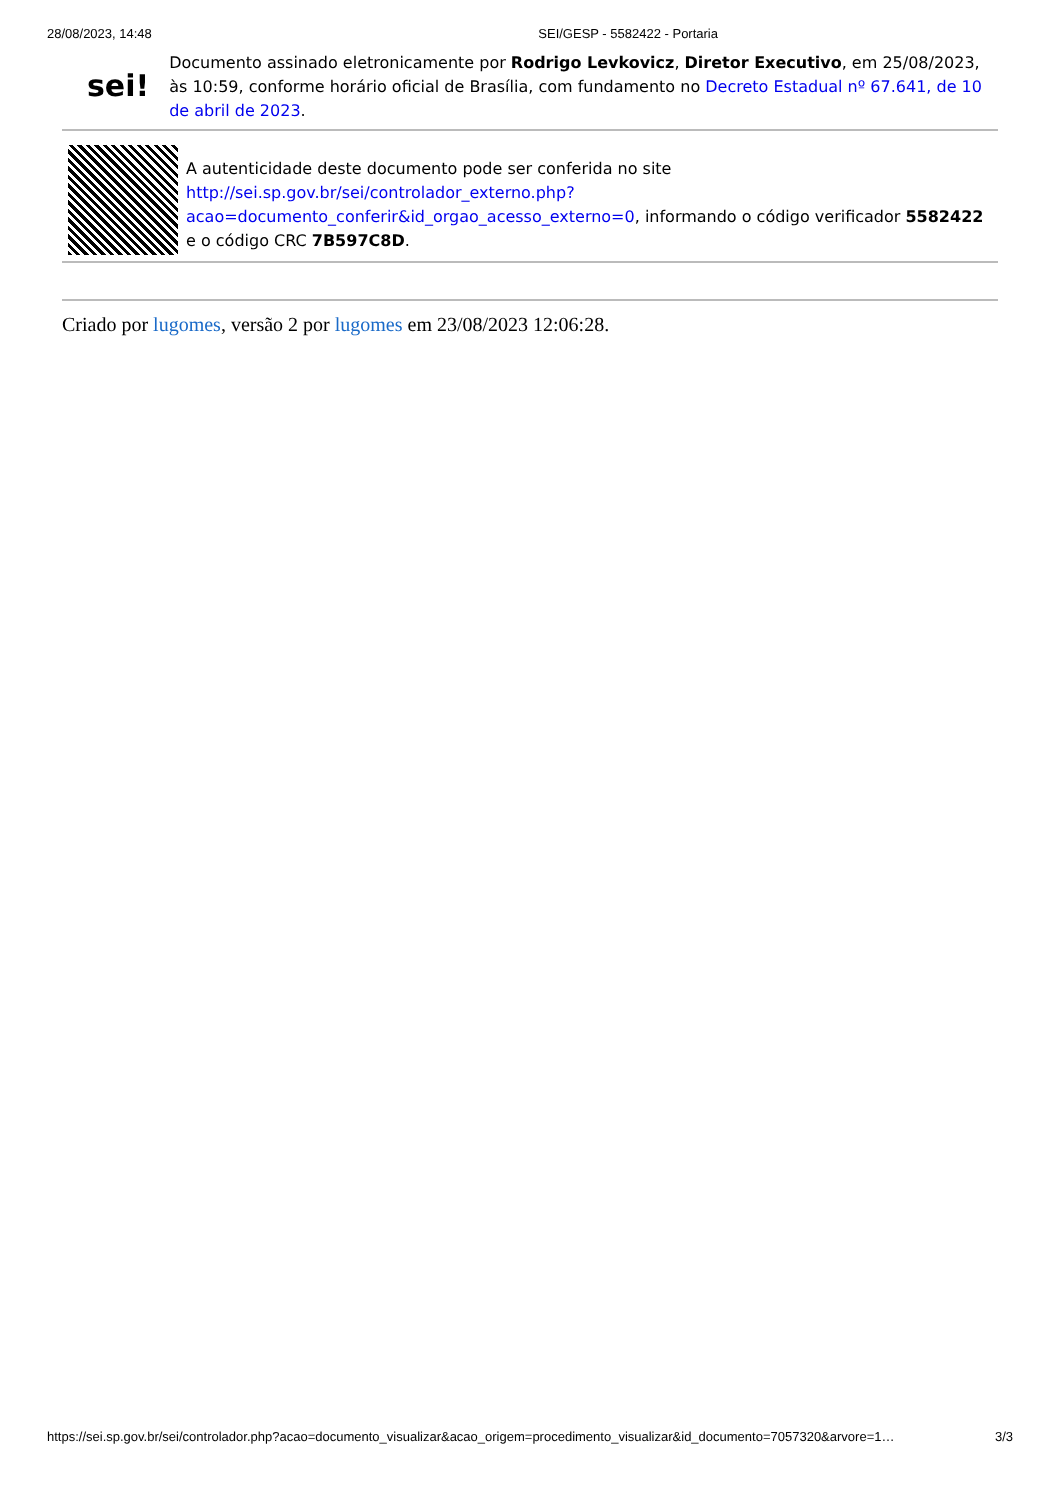28/08/2023, 14:48 SEI/GESP - 5582422 - Portaria
sei!
Documento assinado eletronicamente por Rodrigo Levkovicz, Diretor Executivo, em 25/08/2023, às 10:59, conforme horário oficial de Brasília, com fundamento no Decreto Estadual nº 67.641, de 10 de abril de 2023.
A autenticidade deste documento pode ser conferida no site http://sei.sp.gov.br/sei/controlador_externo.php?
acao=documento_conferir&id_orgao_acesso_externo=0, informando o código verificador 5582422 e o código CRC 7B597C8D.
Criado por lugomes, versão 2 por lugomes em 23/08/2023 12:06:28.
https://sei.sp.gov.br/sei/controlador.php?acao=documento_visualizar&acao_origem=procedimento_visualizar&id_documento=7057320&arvore=1… 3/3